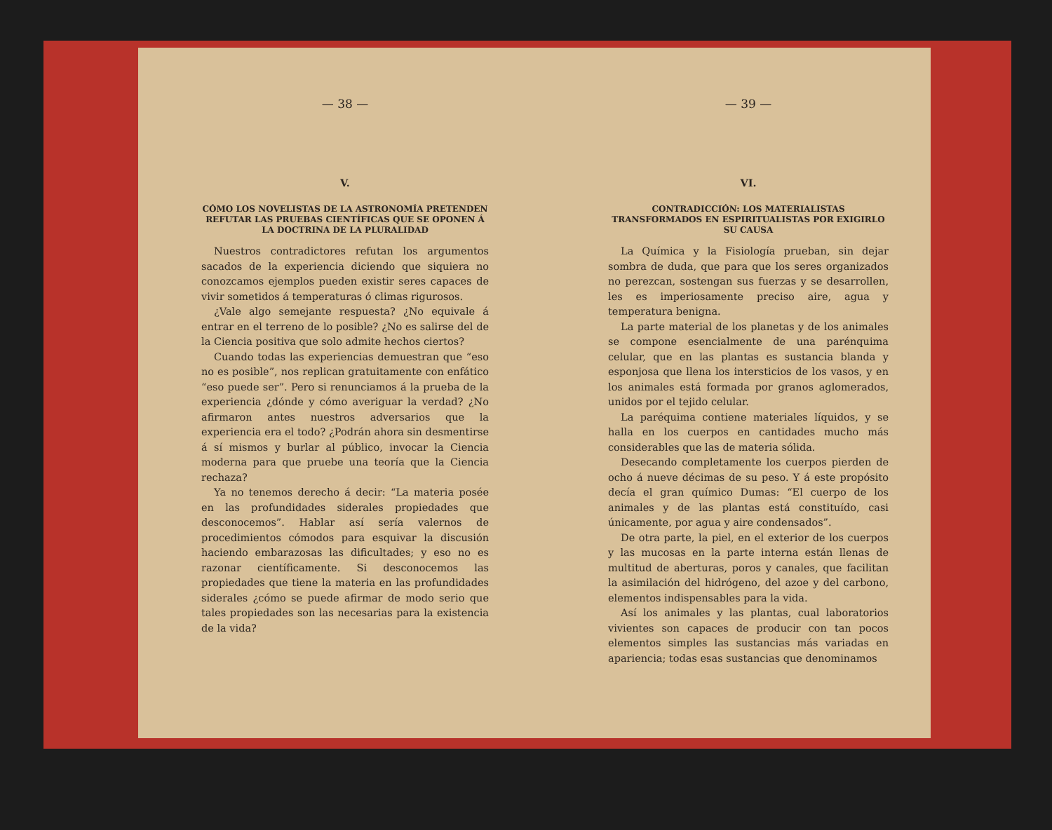— 38 —
V.
CÓMO LOS NOVELISTAS DE LA ASTRONOMÍA PRETENDEN REFUTAR LAS PRUEBAS CIENTÍFICAS QUE SE OPONEN Á LA DOCTRINA DE LA PLURALIDAD
Nuestros contradictores refutan los argumentos sacados de la experiencia diciendo que siquiera no conozcamos ejemplos pueden existir seres capaces de vivir sometidos á temperaturas ó climas rigurosos.
¿Vale algo semejante respuesta? ¿No equivale á entrar en el terreno de lo posible? ¿No es salirse del de la Ciencia positiva que solo admite hechos ciertos?
Cuando todas las experiencias demuestran que “eso no es posible”, nos replican gratuitamente con enfático “eso puede ser”. Pero si renunciamos á la prueba de la experiencia ¿dónde y cómo averiguar la verdad? ¿No afirmaron antes nuestros adversarios que la experiencia era el todo? ¿Podrán ahora sin desmentirse á sí mismos y burlar al público, invocar la Ciencia moderna para que pruebe una teoría que la Ciencia rechaza?
Ya no tenemos derecho á decir: “La materia posée en las profundidades siderales propiedades que desconocemos”. Hablar así sería valernos de procedimientos cómodos para esquivar la discusión haciendo embarazosas las dificultades; y eso no es razonar científicamente. Si desconocemos las propiedades que tiene la materia en las profundidades siderales ¿cómo se puede afirmar de modo serio que tales propiedades son las necesarias para la existencia de la vida?
— 39 —
VI.
CONTRADICCIÓN: LOS MATERIALISTAS TRANSFORMADOS EN ESPIRITUALISTAS POR EXIGIRLO SU CAUSA
La Química y la Fisiología prueban, sin dejar sombra de duda, que para que los seres organizados no perezcan, sostengan sus fuerzas y se desarrollen, les es imperiosamente preciso aire, agua y temperatura benigna.
La parte material de los planetas y de los animales se compone esencialmente de una parénquima celular, que en las plantas es sustancia blanda y esponjosa que llena los intersticios de los vasos, y en los animales está formada por granos aglomerados, unidos por el tejido celular.
La paréquima contiene materiales líquidos, y se halla en los cuerpos en cantidades mucho más considerables que las de materia sólida.
Desecando completamente los cuerpos pierden de ocho á nueve décimas de su peso. Y á este propósito decía el gran químico Dumas: “El cuerpo de los animales y de las plantas está constituído, casi únicamente, por agua y aire condensados”.
De otra parte, la piel, en el exterior de los cuerpos y las mucosas en la parte interna están llenas de multitud de aberturas, poros y canales, que facilitan la asimilación del hidrógeno, del azoe y del carbono, elementos indispensables para la vida.
Así los animales y las plantas, cual laboratorios vivientes son capaces de producir con tan pocos elementos simples las sustancias más variadas en apariencia; todas esas sustancias que denominamos